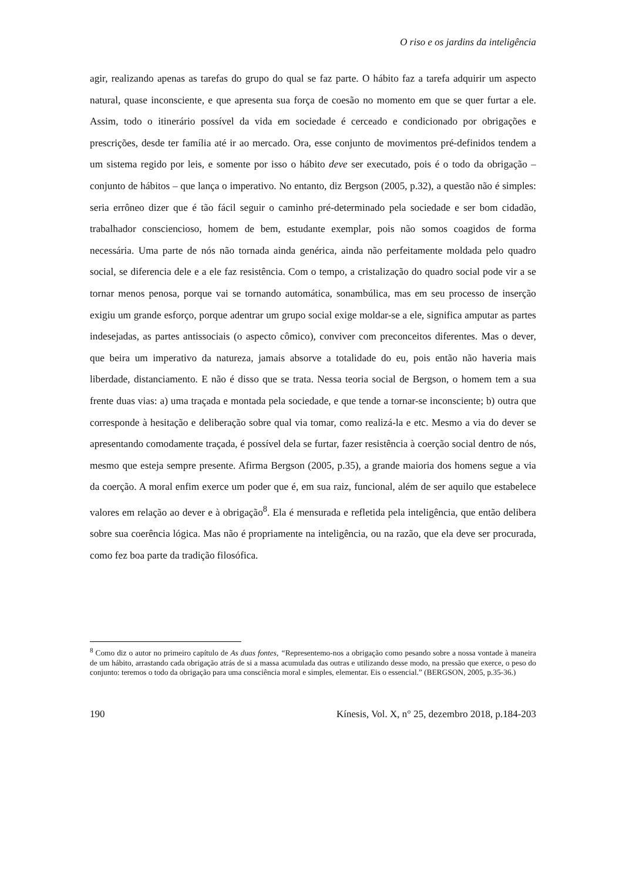O riso e os jardins da inteligência
agir, realizando apenas as tarefas do grupo do qual se faz parte. O hábito faz a tarefa adquirir um aspecto natural, quase inconsciente, e que apresenta sua força de coesão no momento em que se quer furtar a ele. Assim, todo o itinerário possível da vida em sociedade é cerceado e condicionado por obrigações e prescrições, desde ter família até ir ao mercado. Ora, esse conjunto de movimentos pré-definidos tendem a um sistema regido por leis, e somente por isso o hábito deve ser executado, pois é o todo da obrigação – conjunto de hábitos – que lança o imperativo. No entanto, diz Bergson (2005, p.32), a questão não é simples: seria errôneo dizer que é tão fácil seguir o caminho pré-determinado pela sociedade e ser bom cidadão, trabalhador consciencioso, homem de bem, estudante exemplar, pois não somos coagidos de forma necessária. Uma parte de nós não tornada ainda genérica, ainda não perfeitamente moldada pelo quadro social, se diferencia dele e a ele faz resistência. Com o tempo, a cristalização do quadro social pode vir a se tornar menos penosa, porque vai se tornando automática, sonambúlica, mas em seu processo de inserção exigiu um grande esforço, porque adentrar um grupo social exige moldar-se a ele, significa amputar as partes indesejadas, as partes antissociais (o aspecto cômico), conviver com preconceitos diferentes. Mas o dever, que beira um imperativo da natureza, jamais absorve a totalidade do eu, pois então não haveria mais liberdade, distanciamento. E não é disso que se trata. Nessa teoria social de Bergson, o homem tem a sua frente duas vias: a) uma traçada e montada pela sociedade, e que tende a tornar-se inconsciente; b) outra que corresponde à hesitação e deliberação sobre qual via tomar, como realizá-la e etc. Mesmo a via do dever se apresentando comodamente traçada, é possível dela se furtar, fazer resistência à coerção social dentro de nós, mesmo que esteja sempre presente. Afirma Bergson (2005, p.35), a grande maioria dos homens segue a via da coerção. A moral enfim exerce um poder que é, em sua raiz, funcional, além de ser aquilo que estabelece valores em relação ao dever e à obrigação<sup>8</sup>. Ela é mensurada e refletida pela inteligência, que então delibera sobre sua coerência lógica. Mas não é propriamente na inteligência, ou na razão, que ela deve ser procurada, como fez boa parte da tradição filosófica.
<sup>8</sup> Como diz o autor no primeiro capítulo de As duas fontes, “Representemo-nos a obrigação como pesando sobre a nossa vontade à maneira de um hábito, arrastando cada obrigação atrás de si a massa acumulada das outras e utilizando desse modo, na pressão que exerce, o peso do conjunto: teremos o todo da obrigação para uma consciência moral e simples, elementar. Eis o essencial.” (BERGSON, 2005, p.35-36.)
190 Kínesis, Vol. X, n° 25, dezembro 2018, p.184-203